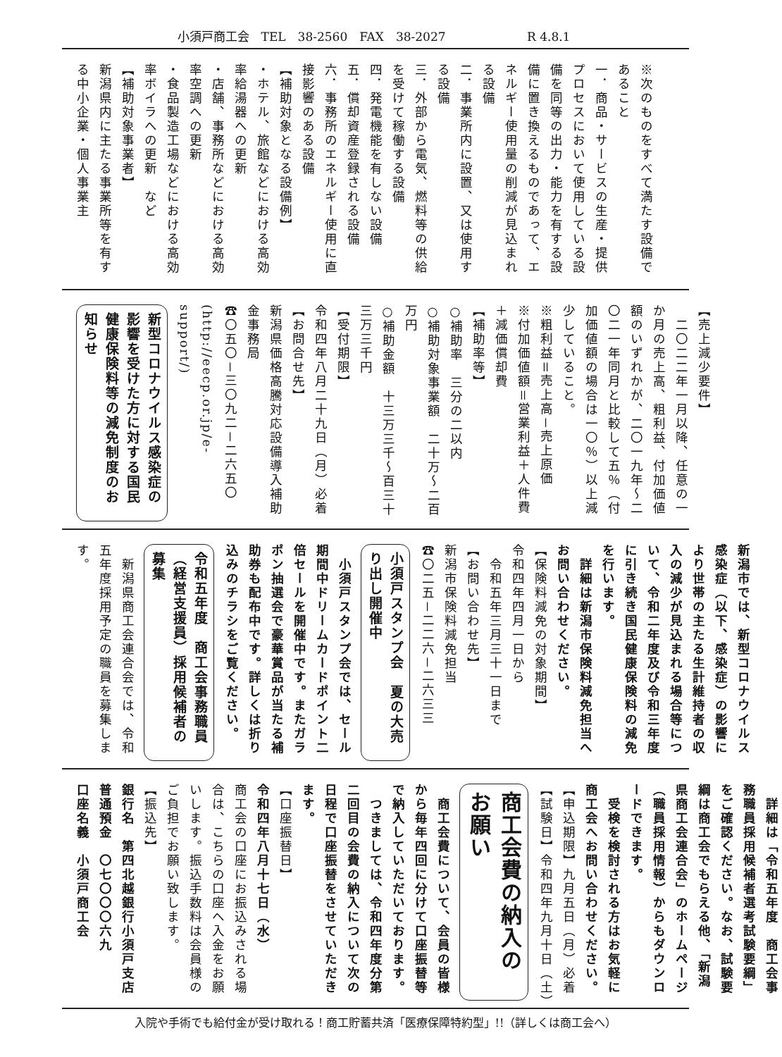小須戸商工会　TEL　38-2560　FAX　38-2027 R 4.8.1
※次のものをすべて満たす設備であること
一．商品・サービスの生産・提供プロセスにおいて使用している設備を同等の出力・能力を有する設備に置き換えるものであって、エネルギー使用量の削減が見込まれる設備
二．事業所内に設置、又は使用する設備
三．外部から電気、燃料等の供給を受けて稼働する設備
四．発電機能を有しない設備
五．償却資産登録される設備
六．事務所のエネルギー使用に直接影響のある設備
【補助対象となる設備例】
・ホテル、旅館などにおける高効率給湯器への更新
・店舗、事務所などにおける高効率空調への更新
・食品製造工場などにおける高効率ボイラへの更新　など
【補助対象事業者】
新潟県内に主たる事業所等を有する中小企業・個人事業主
【売上減少要件】
　二〇二二年一月以降、任意の一か月の売上高、粗利益、付加価値額のいずれかが、二〇一九年～二〇二一年同月と比較して五％（付加価値額の場合は一〇％）以上減少していること。
※粗利益＝売上高－売上原価
※付加価値額＝営業利益＋人件費＋減価償却費
【補助率等】
○補助率　三分の二以内
○補助対象事業額　二十万～二百万円
○補助金額　十三万三千～百三十三万三千円
【受付期限】
令和四年八月二十九日（月）必着
【お問合せ先】
新潟県価格高騰対応設備導入補助金事務局
☎〇五〇－三〇九二－二六五〇
(http://eecp.or.jp/e-support/)
新型コロナウイルス感染症の影響を受けた方に対する国民健康保険料等の減免制度のお知らせ
新潟市では、新型コロナウイルス感染症（以下、感染症）の影響により世帯の主たる生計維持者の収入の減少が見込まれる場合等について、令和二年度及び令和三年度に引き続き国民健康保険料の減免を行います。
　詳細は新潟市保険料減免担当へお問い合わせください。
【保険料減免の対象期間】
令和四年四月一日から
　令和五年三月三十一日まで
【お問い合わせ先】
新潟市保険料減免担当
☎〇二五－二二六－二六三三
小須戸スタンプ会　夏の大売り出し開催中
　小須戸スタンプ会では、セール期間中ドリームカードポイント二倍セールを開催中です。またガラポン抽選会で豪華賞品が当たる補助券も配布中です。詳しくは折り込みのチラシをご覧ください。
令和五年度　商工会事務職員（経営支援員）採用候補者の募集
　新潟県商工会連合会では、令和五年度採用予定の職員を募集します。
　詳細は「令和五年度　商工会事務職員採用候補者選考試験要綱」をご確認ください。なお、試験要綱は商工会でもらえる他、「新潟県商工会連合会」のホームページ（職員採用情報）からもダウンロードできます。
　受検を検討される方はお気軽に商工会へお問い合わせください。
【申込期限】九月五日（月）必着
【試験日】令和四年九月十日（土）
商工会費の納入のお願い
　商工会費について、会員の皆様から毎年四回に分けて口座振替等で納入していただいております。
　つきましては、令和四年度分第二回目の会費の納入について次の日程で口座振替をさせていただきます。
【口座振替日】
令和四年八月十七日（水）
商工会の口座にお振込みされる場合は、こちらの口座へ入金をお願いします。振込手数料は会員様のご負担でお願い致します。
【振込先】
銀行名　第四北越銀行小須戸支店
普通預金　〇七〇〇〇六九
口座名義　小須戸商工会
入院や手術でも給付金が受け取れる！商工貯蓄共済「医療保障特約型」!!（詳しくは商工会へ）